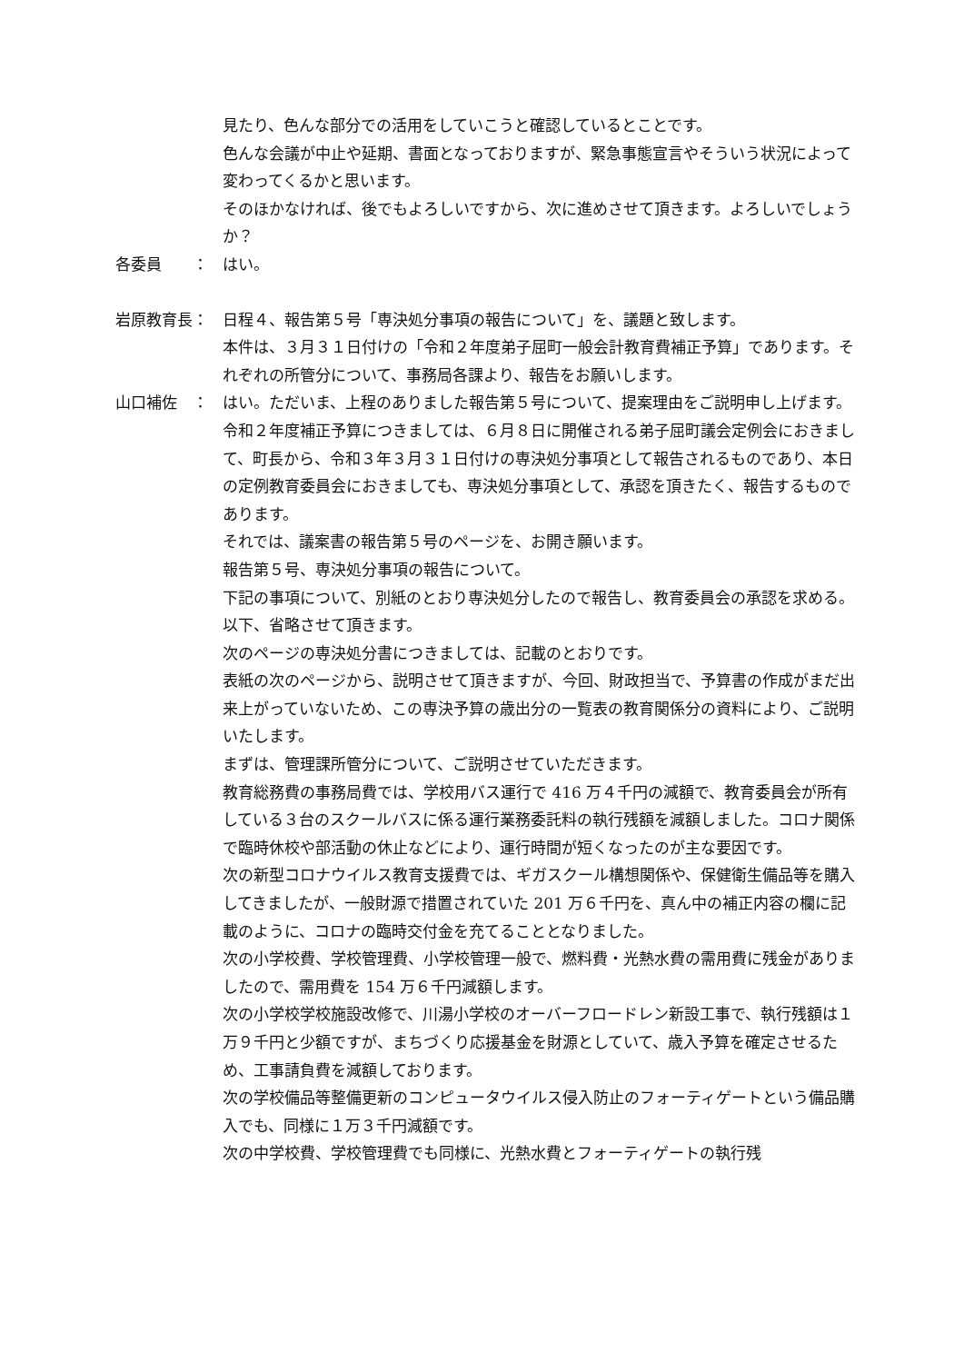見たり、色んな部分での活用をしていこうと確認しているとことです。
色んな会議が中止や延期、書面となっておりますが、緊急事態宣言やそういう状況によって変わってくるかと思います。
そのほかなければ、後でもよろしいですから、次に進めさせて頂きます。よろしいでしょうか？
各委員　　： はい。
岩原教育長： 日程４、報告第５号「専決処分事項の報告について」を、議題と致します。
本件は、３月３１日付けの「令和２年度弟子屈町一般会計教育費補正予算」であります。それぞれの所管分について、事務局各課より、報告をお願いします。
山口補佐　： はい。ただいま、上程のありました報告第５号について、提案理由をご説明申し上げます。
令和２年度補正予算につきましては、６月８日に開催される弟子屈町議会定例会におきまして、町長から、令和３年３月３１日付けの専決処分事項として報告されるものであり、本日の定例教育委員会におきましても、専決処分事項として、承認を頂きたく、報告するものであります。
それでは、議案書の報告第５号のページを、お開き願います。
報告第５号、専決処分事項の報告について。
下記の事項について、別紙のとおり専決処分したので報告し、教育委員会の承認を求める。以下、省略させて頂きます。
次のページの専決処分書につきましては、記載のとおりです。
表紙の次のページから、説明させて頂きますが、今回、財政担当で、予算書の作成がまだ出来上がっていないため、この専決予算の歳出分の一覧表の教育関係分の資料により、ご説明いたします。
まずは、管理課所管分について、ご説明させていただきます。
教育総務費の事務局費では、学校用バス運行で 416 万４千円の減額で、教育委員会が所有している３台のスクールバスに係る運行業務委託料の執行残額を減額しました。コロナ関係で臨時休校や部活動の休止などにより、運行時間が短くなったのが主な要因です。
次の新型コロナウイルス教育支援費では、ギガスクール構想関係や、保健衛生備品等を購入してきましたが、一般財源で措置されていた 201 万６千円を、真ん中の補正内容の欄に記載のように、コロナの臨時交付金を充てることとなりました。
次の小学校費、学校管理費、小学校管理一般で、燃料費・光熱水費の需用費に残金がありましたので、需用費を 154 万６千円減額します。
次の小学校学校施設改修で、川湯小学校のオーバーフロードレン新設工事で、執行残額は１万９千円と少額ですが、まちづくり応援基金を財源としていて、歳入予算を確定させるため、工事請負費を減額しております。
次の学校備品等整備更新のコンピュータウイルス侵入防止のフォーティゲートという備品購入でも、同様に１万３千円減額です。
次の中学校費、学校管理費でも同様に、光熱水費とフォーティゲートの執行残